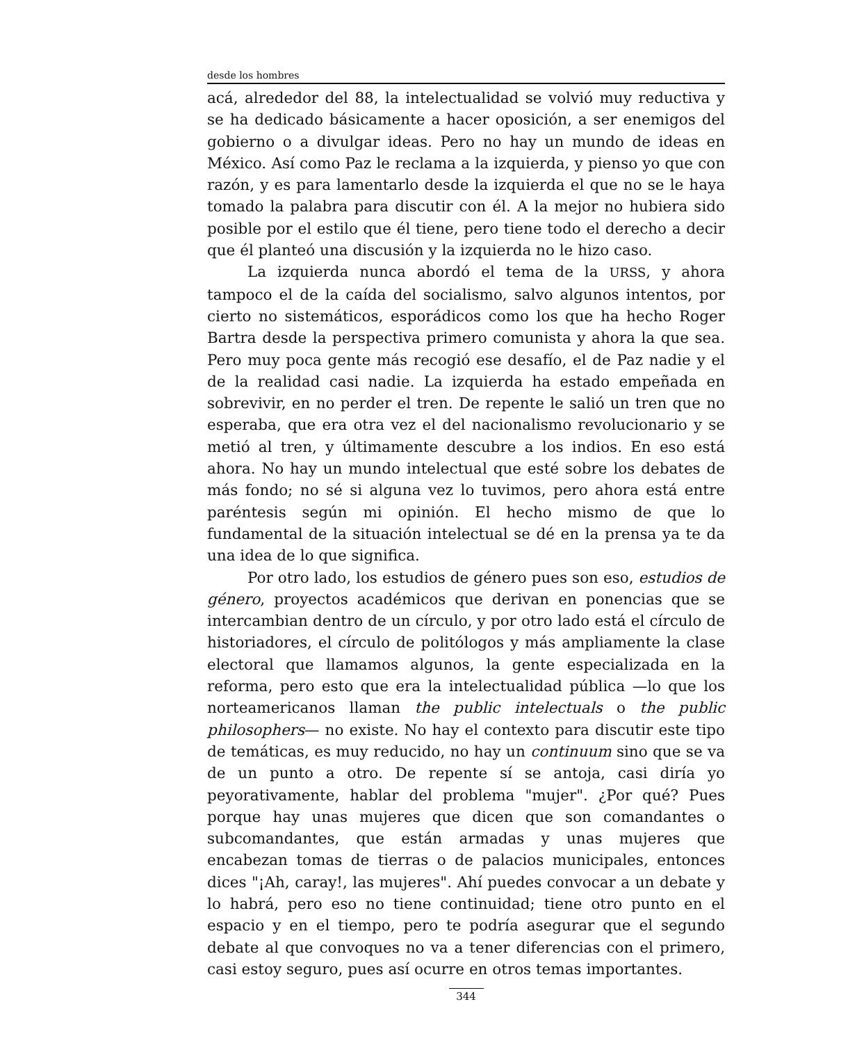desde los hombres
acá, alrededor del 88, la intelectualidad se volvió muy reductiva y se ha dedicado básicamente a hacer oposición, a ser enemigos del gobierno o a divulgar ideas. Pero no hay un mundo de ideas en México. Así como Paz le reclama a la izquierda, y pienso yo que con razón, y es para lamentarlo desde la izquierda el que no se le haya tomado la palabra para discutir con él. A la mejor no hubiera sido posible por el estilo que él tiene, pero tiene todo el derecho a decir que él planteó una discusión y la izquierda no le hizo caso.
La izquierda nunca abordó el tema de la URSS, y ahora tampoco el de la caída del socialismo, salvo algunos intentos, por cierto no sistemáticos, esporádicos como los que ha hecho Roger Bartra desde la perspectiva primero comunista y ahora la que sea. Pero muy poca gente más recogió ese desafío, el de Paz nadie y el de la realidad casi nadie. La izquierda ha estado empeñada en sobrevivir, en no perder el tren. De repente le salió un tren que no esperaba, que era otra vez el del nacionalismo revolucionario y se metió al tren, y últimamente descubre a los indios. En eso está ahora. No hay un mundo intelectual que esté sobre los debates de más fondo; no sé si alguna vez lo tuvimos, pero ahora está entre paréntesis según mi opinión. El hecho mismo de que lo fundamental de la situación intelectual se dé en la prensa ya te da una idea de lo que significa.
Por otro lado, los estudios de género pues son eso, estudios de género, proyectos académicos que derivan en ponencias que se intercambian dentro de un círculo, y por otro lado está el círculo de historiadores, el círculo de politólogos y más ampliamente la clase electoral que llamamos algunos, la gente especializada en la reforma, pero esto que era la intelectualidad pública —lo que los norteamericanos llaman the public intelectuals o the public philosophers— no existe. No hay el contexto para discutir este tipo de temáticas, es muy reducido, no hay un continuum sino que se va de un punto a otro. De repente sí se antoja, casi diría yo peyorativamente, hablar del problema "mujer". ¿Por qué? Pues porque hay unas mujeres que dicen que son comandantes o subcomandantes, que están armadas y unas mujeres que encabezan tomas de tierras o de palacios municipales, entonces dices "¡Ah, caray!, las mujeres". Ahí puedes convocar a un debate y lo habrá, pero eso no tiene continuidad; tiene otro punto en el espacio y en el tiempo, pero te podría asegurar que el segundo debate al que convoques no va a tener diferencias con el primero, casi estoy seguro, pues así ocurre en otros temas importantes.
344